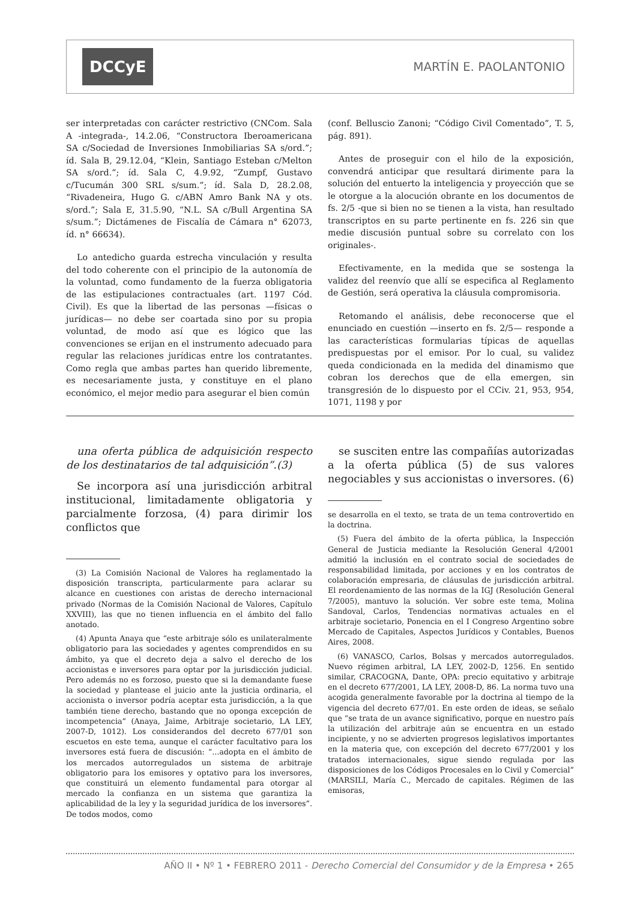DCCyE MARTÍN E. PAOLANTONIO
ser interpretadas con carácter restrictivo (CNCom. Sala A -integrada-, 14.2.06, “Constructora Iberoamericana SA c/Sociedad de Inversiones Inmobiliarias SA s/ord.”; íd. Sala B, 29.12.04, “Klein, Santiago Esteban c/Melton SA s/ord.”; íd. Sala C, 4.9.92, “Zumpf, Gustavo c/Tucumán 300 SRL s/sum.”; íd. Sala D, 28.2.08, “Rivadeneira, Hugo G. c/ABN Amro Bank NA y ots. s/ord.”; Sala E, 31.5.90, “N.L. SA c/Bull Argentina SA s/sum.”; Dictámenes de Fiscalía de Cámara n° 62073, íd. n° 66634).
Lo antedicho guarda estrecha vinculación y resulta del todo coherente con el principio de la autonomía de la voluntad, como fundamento de la fuerza obligatoria de las estipulaciones contractuales (art. 1197 Cód. Civil). Es que la libertad de las personas —físicas o jurídicas— no debe ser coartada sino por su propia voluntad, de modo así que es lógico que las convenciones se erijan en el instrumento adecuado para regular las relaciones jurídicas entre los contratantes. Como regla que ambas partes han querido libremente, es necesariamente justa, y constituye en el plano económico, el mejor medio para asegurar el bien común
(conf. Belluscio Zanoni; “Código Civil Comentado”, T. 5, pág. 891).
Antes de proseguir con el hilo de la exposición, convendrá anticipar que resultará dirimente para la solución del entuerto la inteligencia y proyección que se le otorgue a la alocución obrante en los documentos de fs. 2/5 -que si bien no se tienen a la vista, han resultado transcriptos en su parte pertinente en fs. 226 sin que medie discusión puntual sobre su correlato con los originales-.
Efectivamente, en la medida que se sostenga la validez del reenvío que allí se especifica al Reglamento de Gestión, será operativa la cláusula compromisoria.
Retomando el análisis, debe reconocerse que el enunciado en cuestión —inserto en fs. 2/5— responde a las características formularias típicas de aquellas predispuestas por el emisor. Por lo cual, su validez queda condicionada en la medida del dinamismo que cobran los derechos que de ella emergen, sin transgresión de lo dispuesto por el CCiv. 21, 953, 954, 1071, 1198 y por
una oferta pública de adquisición respecto de los destinatarios de tal adquisición”.(3)
Se incorpora así una jurisdicción arbitral institucional, limitadamente obligatoria y parcialmente forzosa, (4) para dirimir los conflictos que
(3) La Comisión Nacional de Valores ha reglamentado la disposición transcripta, particularmente para aclarar su alcance en cuestiones con aristas de derecho internacional privado (Normas de la Comisión Nacional de Valores, Capítulo XXVIII), las que no tienen influencia en el ámbito del fallo anotado.
(4) Apunta Anaya que “este arbitraje sólo es unilateralmente obligatorio para las sociedades y agentes comprendidos en su ámbito, ya que el decreto deja a salvo el derecho de los accionistas e inversores para optar por la jurisdicción judicial. Pero además no es forzoso, puesto que si la demandante fuese la sociedad y plantease el juicio ante la justicia ordinaria, el accionista o inversor podría aceptar esta jurisdicción, a la que también tiene derecho, bastando que no oponga excepción de incompetencia” (Anaya, Jaime, Arbitraje societario, LA LEY, 2007-D, 1012). Los considerandos del decreto 677/01 son escuetos en este tema, aunque el carácter facultativo para los inversores está fuera de discusión: “...adopta en el ámbito de los mercados autorregulados un sistema de arbitraje obligatorio para los emisores y optativo para los inversores, que constituirá un elemento fundamental para otorgar al mercado la confianza en un sistema que garantiza la aplicabilidad de la ley y la seguridad jurídica de los inversores”. De todos modos, como
se susciten entre las compañías autorizadas a la oferta pública (5) de sus valores negociables y sus accionistas o inversores. (6)
se desarrolla en el texto, se trata de un tema controvertido en la doctrina.
(5) Fuera del ámbito de la oferta pública, la Inspección General de Justicia mediante la Resolución General 4/2001 admitió la inclusión en el contrato social de sociedades de responsabilidad limitada, por acciones y en los contratos de colaboración empresaria, de cláusulas de jurisdicción arbitral. El reordenamiento de las normas de la IGJ (Resolución General 7/2005), mantuvo la solución. Ver sobre este tema, Molina Sandoval, Carlos, Tendencias normativas actuales en el arbitraje societario, Ponencia en el I Congreso Argentino sobre Mercado de Capitales, Aspectos Jurídicos y Contables, Buenos Aires, 2008.
(6) VANASCO, Carlos, Bolsas y mercados autorregulados. Nuevo régimen arbitral, LA LEY, 2002-D, 1256. En sentido similar, CRACOGNA, Dante, OPA: precio equitativo y arbitraje en el decreto 677/2001, LA LEY, 2008-D, 86. La norma tuvo una acogida generalmente favorable por la doctrina al tiempo de la vigencia del decreto 677/01. En este orden de ideas, se señalo que “se trata de un avance significativo, porque en nuestro país la utilización del arbitraje aún se encuentra en un estado incipiente, y no se advierten progresos legislativos importantes en la materia que, con excepción del decreto 677/2001 y los tratados internacionales, sigue siendo regulada por las disposiciones de los Códigos Procesales en lo Civil y Comercial” (MARSILI, María C., Mercado de capitales. Régimen de las emisoras,
AÑO II • Nº 1 • FEBRERO 2011 - Derecho Comercial del Consumidor y de la Empresa • 265